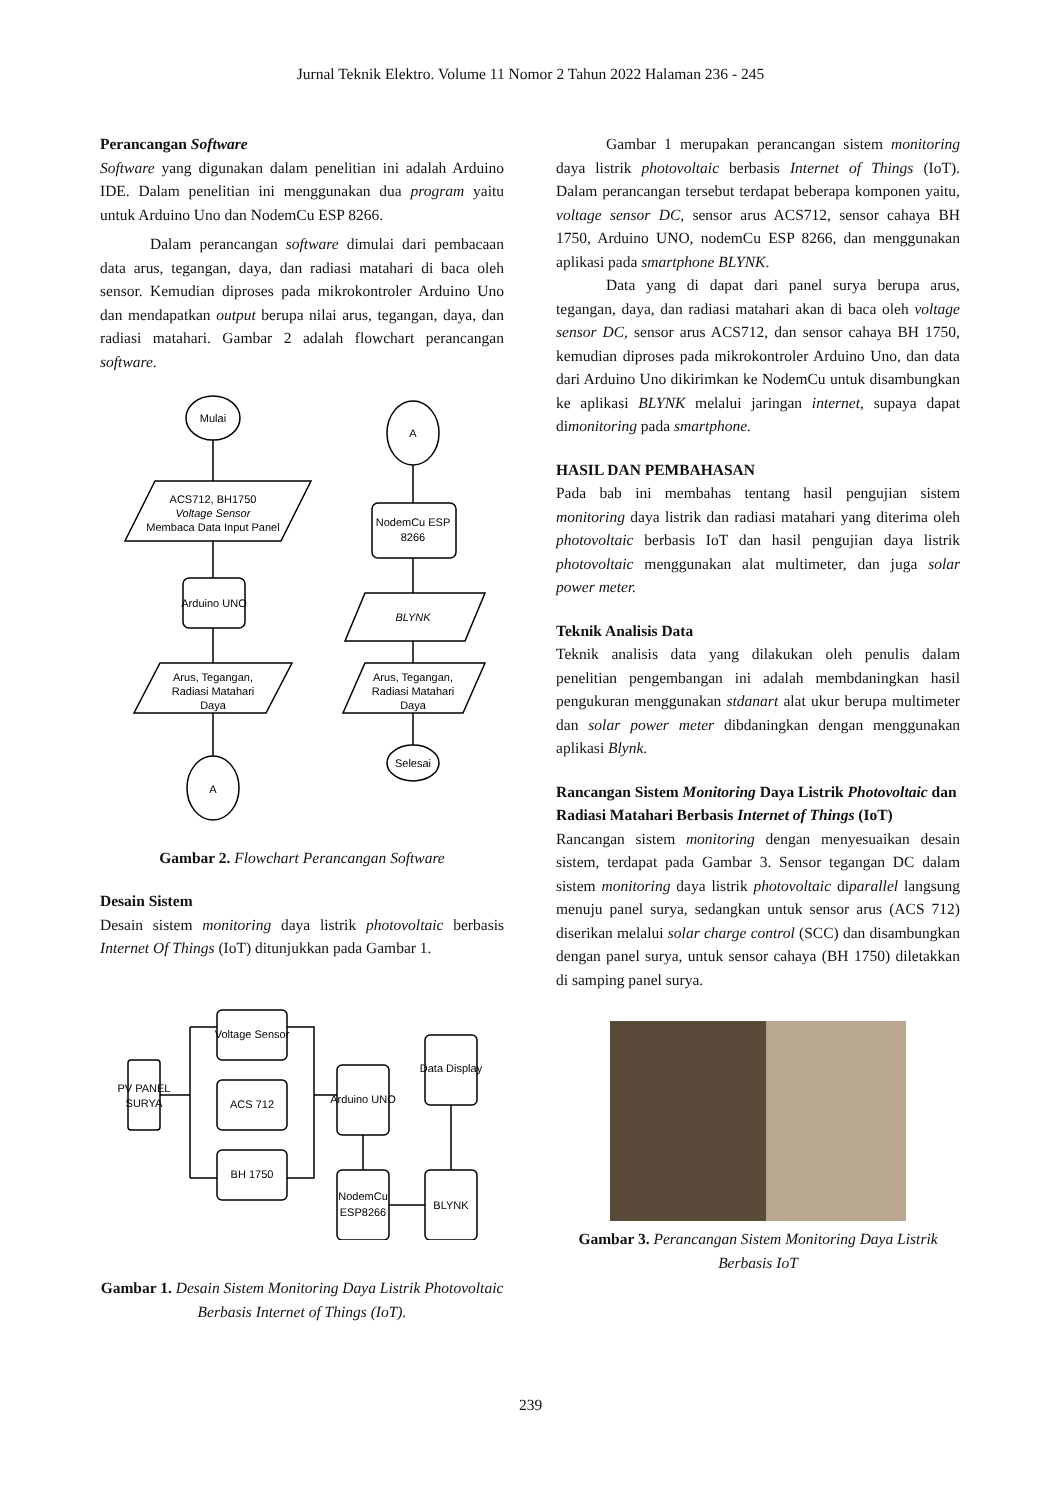Jurnal Teknik Elektro. Volume 11 Nomor 2 Tahun 2022 Halaman 236 - 245
Perancangan Software
Software yang digunakan dalam penelitian ini adalah Arduino IDE. Dalam penelitian ini menggunakan dua program yaitu untuk Arduino Uno dan NodemCu ESP 8266.
Dalam perancangan software dimulai dari pembacaan data arus, tegangan, daya, dan radiasi matahari di baca oleh sensor. Kemudian diproses pada mikrokontroler Arduino Uno dan mendapatkan output berupa nilai arus, tegangan, daya, dan radiasi matahari. Gambar 2 adalah flowchart perancangan software.
Mulai
ACS712, BH1750
Voltage Sensor
Membaca Data Input Panel
Arduino UNO
Arus, Tegangan,
Radiasi Matahari
Daya
A
A
NodemCu ESP
8266
BLYNK
Arus, Tegangan,
Radiasi Matahari
Daya
Selesai
Gambar 2. Flowchart Perancangan Software
Desain Sistem
Desain sistem monitoring daya listrik photovoltaic berbasis Internet Of Things (IoT) ditunjukkan pada Gambar 1.
PV PANEL
SURYA
Voltage Sensor
ACS 712
BH 1750
Arduino UNO
Data Display
NodemCu
ESP8266
BLYNK
Gambar 1. Desain Sistem Monitoring Daya Listrik Photovoltaic Berbasis Internet of Things (IoT).
Gambar 1 merupakan perancangan sistem monitoring daya listrik photovoltaic berbasis Internet of Things (IoT). Dalam perancangan tersebut terdapat beberapa komponen yaitu, voltage sensor DC, sensor arus ACS712, sensor cahaya BH 1750, Arduino UNO, nodemCu ESP 8266, dan menggunakan aplikasi pada smartphone BLYNK.
Data yang di dapat dari panel surya berupa arus, tegangan, daya, dan radiasi matahari akan di baca oleh voltage sensor DC, sensor arus ACS712, dan sensor cahaya BH 1750, kemudian diproses pada mikrokontroler Arduino Uno, dan data dari Arduino Uno dikirimkan ke NodemCu untuk disambungkan ke aplikasi BLYNK melalui jaringan internet, supaya dapat dimonitoring pada smartphone.
HASIL DAN PEMBAHASAN
Pada bab ini membahas tentang hasil pengujian sistem monitoring daya listrik dan radiasi matahari yang diterima oleh photovoltaic berbasis IoT dan hasil pengujian daya listrik photovoltaic menggunakan alat multimeter, dan juga solar power meter.
Teknik Analisis Data
Teknik analisis data yang dilakukan oleh penulis dalam penelitian pengembangan ini adalah membdaningkan hasil pengukuran menggunakan stdanart alat ukur berupa multimeter dan solar power meter dibdaningkan dengan menggunakan aplikasi Blynk.
Rancangan Sistem Monitoring Daya Listrik Photovoltaic dan Radiasi Matahari Berbasis Internet of Things (IoT)
Rancangan sistem monitoring dengan menyesuaikan desain sistem, terdapat pada Gambar 3. Sensor tegangan DC dalam sistem monitoring daya listrik photovoltaic diparallel langsung menuju panel surya, sedangkan untuk sensor arus (ACS 712) diserikan melalui solar charge control (SCC) dan disambungkan dengan panel surya, untuk sensor cahaya (BH 1750) diletakkan di samping panel surya.
Gambar 3. Perancangan Sistem Monitoring Daya Listrik Berbasis IoT
239